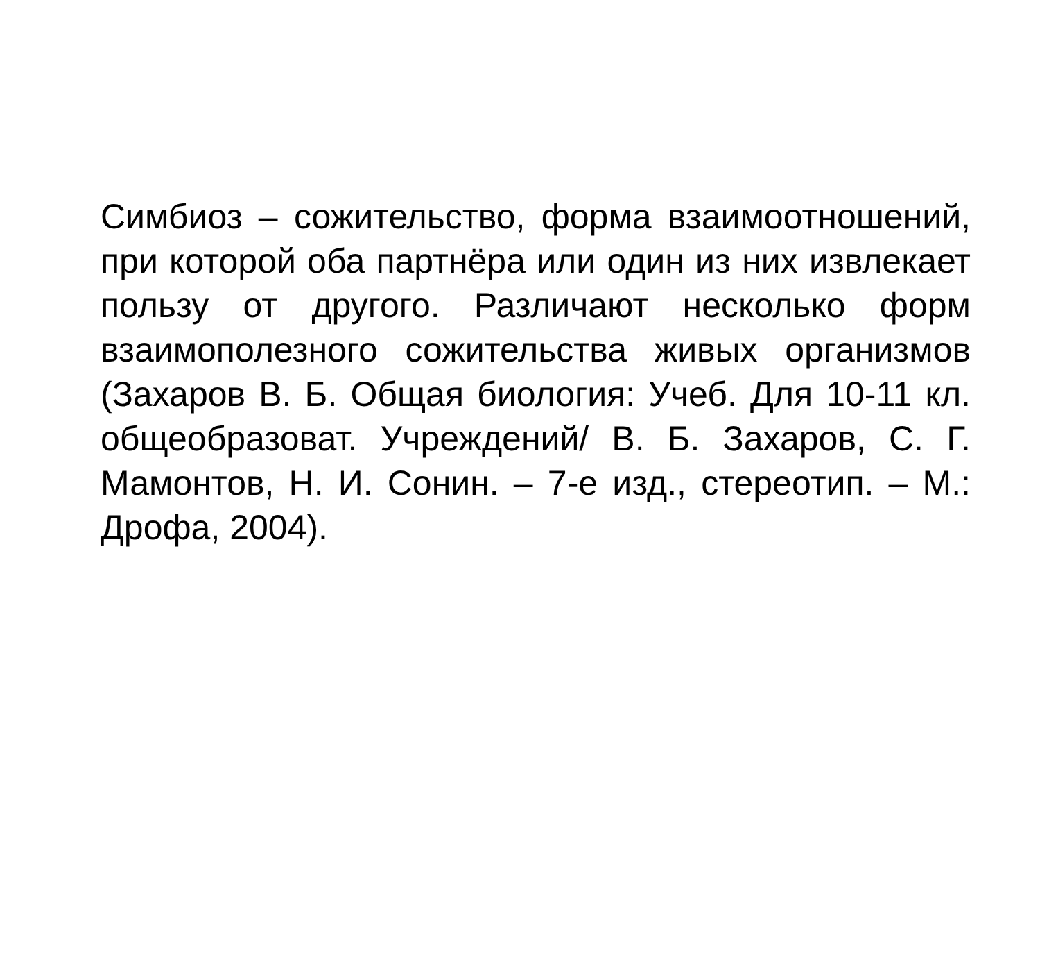Симбиоз – сожительство, форма взаимоотношений, при которой оба партнёра или один из них извлекает пользу от другого. Различают несколько форм взаимополезного сожительства живых организмов (Захаров В. Б. Общая биология: Учеб. Для 10-11 кл. общеобразоват. Учреждений/ В. Б. Захаров, С. Г. Мамонтов, Н. И. Сонин. – 7-е изд., стереотип. – М.: Дрофа, 2004).